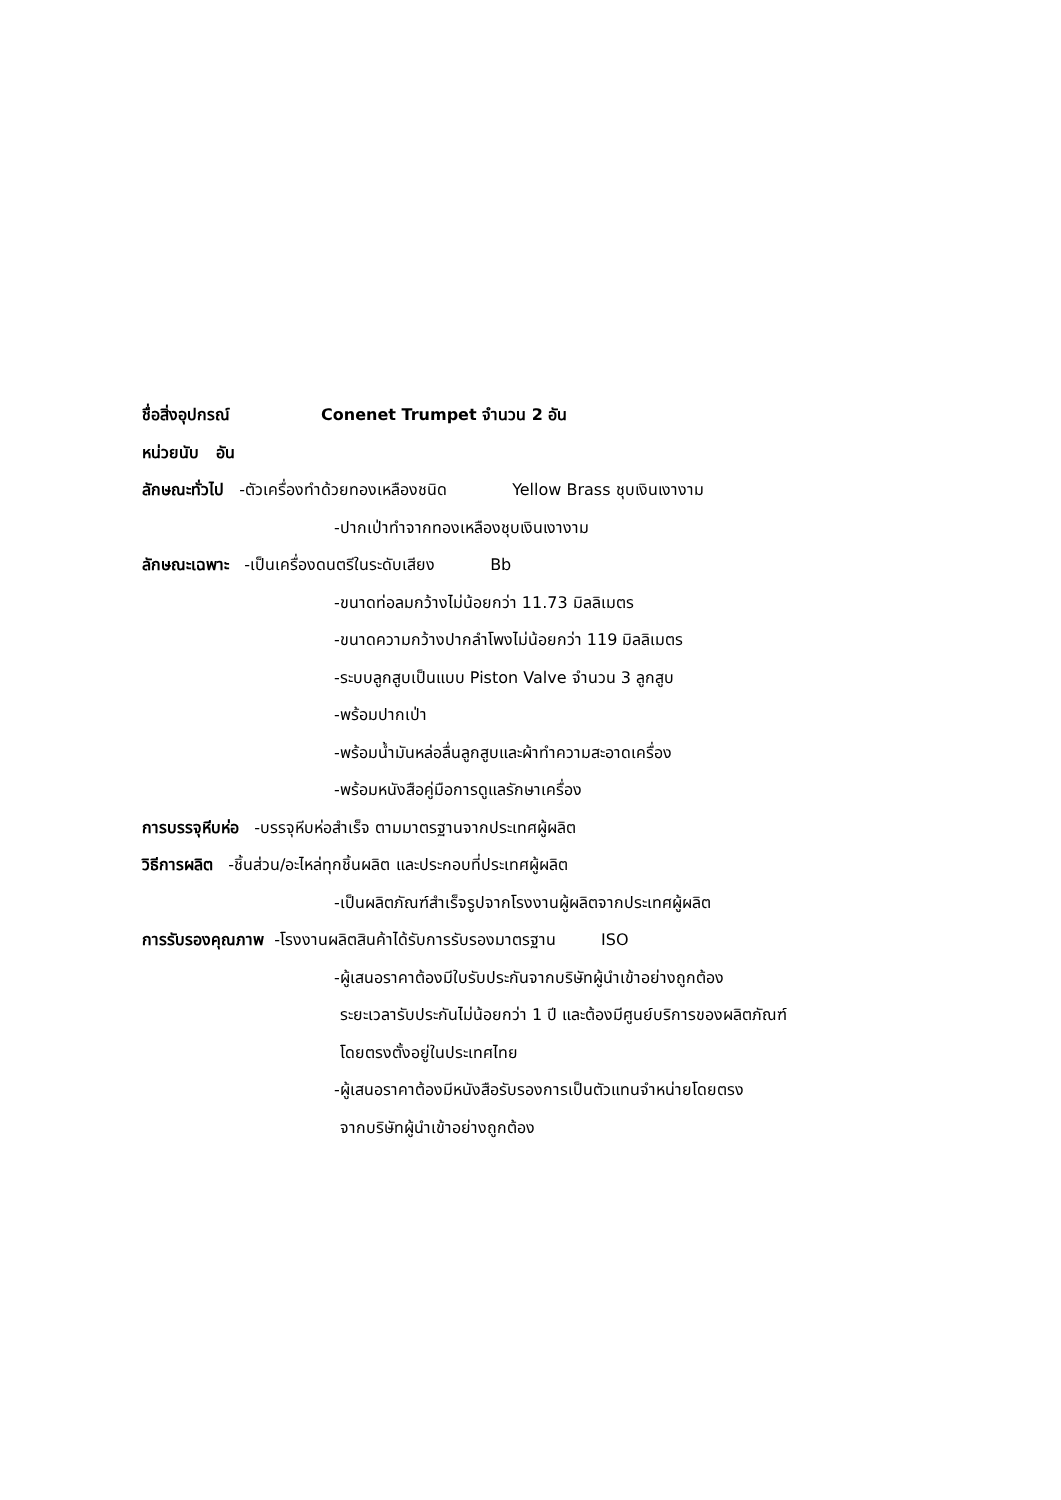ชื่อสิ่งอุปกรณ์ Conenet Trumpet จำนวน 2 อัน
หน่วยนับ อัน
ลักษณะทั่วไป -ตัวเครื่องทำด้วยทองเหลืองชนิด Yellow Brass ชุบเงินเงางาม
-ปากเป่าทำจากทองเหลืองชุบเงินเงางาม
ลักษณะเฉพาะ -เป็นเครื่องดนตรีในระดับเสียง Bb
-ขนาดท่อลมกว้างไม่น้อยกว่า 11.73 มิลลิเมตร
-ขนาดความกว้างปากลำโพงไม่น้อยกว่า 119 มิลลิเมตร
-ระบบลูกสูบเป็นแบบ Piston Valve จำนวน 3 ลูกสูบ
-พร้อมปากเป่า
-พร้อมน้ำมันหล่อลื่นลูกสูบและผ้าทำความสะอาดเครื่อง
-พร้อมหนังสือคู่มือการดูแลรักษาเครื่อง
การบรรจุหีบห่อ -บรรจุหีบห่อสำเร็จ ตามมาตรฐานจากประเทศผู้ผลิต
วิธีการผลิต -ชิ้นส่วน/อะไหล่ทุกชิ้นผลิต และประกอบที่ประเทศผู้ผลิต
-เป็นผลิตภัณฑ์สำเร็จรูปจากโรงงานผู้ผลิตจากประเทศผู้ผลิต
การรับรองคุณภาพ -โรงงานผลิตสินค้าได้รับการรับรองมาตรฐาน ISO
-ผู้เสนอราคาต้องมีใบรับประกันจากบริษัทผู้นำเข้าอย่างถูกต้อง
ระยะเวลารับประกันไม่น้อยกว่า 1 ปี และต้องมีศูนย์บริการของผลิตภัณฑ์
โดยตรงตั้งอยู่ในประเทศไทย
-ผู้เสนอราคาต้องมีหนังสือรับรองการเป็นตัวแทนจำหน่ายโดยตรง
จากบริษัทผู้นำเข้าอย่างถูกต้อง